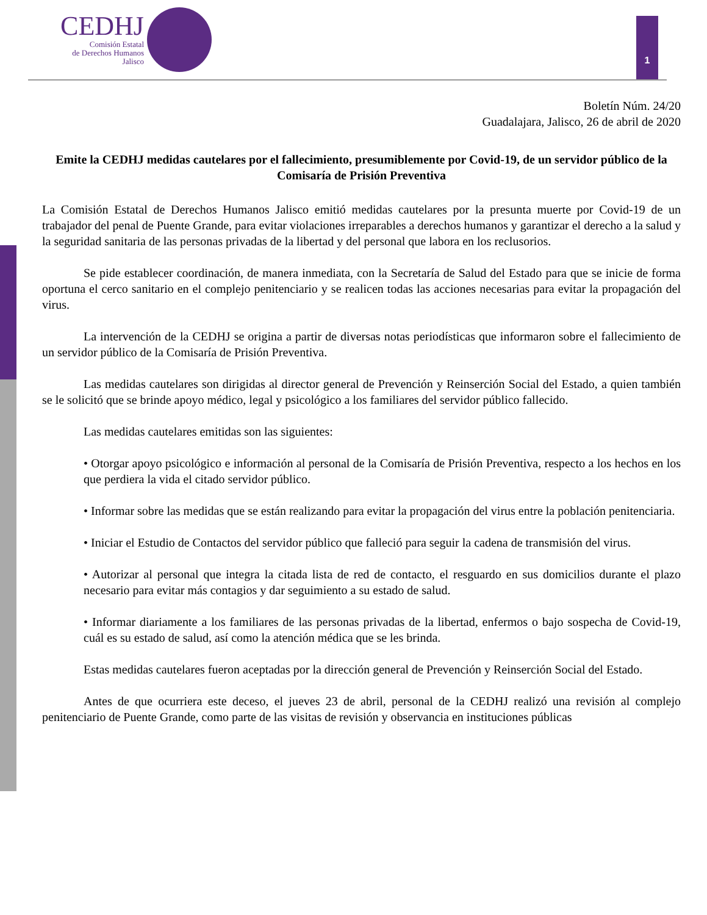CEDHJ
Comisión Estatal
de Derechos Humanos
Jalisco
1
Boletín Núm. 24/20
Guadalajara, Jalisco, 26 de abril de 2020
Emite la CEDHJ medidas cautelares por el fallecimiento, presumiblemente por Covid-19, de un servidor público de la Comisaría de Prisión Preventiva
La Comisión Estatal de Derechos Humanos Jalisco emitió medidas cautelares por la presunta muerte por Covid-19 de un trabajador del penal de Puente Grande, para evitar violaciones irreparables a derechos humanos y garantizar el derecho a la salud y la seguridad sanitaria de las personas privadas de la libertad y del personal que labora en los reclusorios.
Se pide establecer coordinación, de manera inmediata, con la Secretaría de Salud del Estado para que se inicie de forma oportuna el cerco sanitario en el complejo penitenciario y se realicen todas las acciones necesarias para evitar la propagación del virus.
La intervención de la CEDHJ se origina a partir de diversas notas periodísticas que informaron sobre el fallecimiento de un servidor público de la Comisaría de Prisión Preventiva.
Las medidas cautelares son dirigidas al director general de Prevención y Reinserción Social del Estado, a quien también se le solicitó que se brinde apoyo médico, legal y psicológico a los familiares del servidor público fallecido.
Las medidas cautelares emitidas son las siguientes:
• Otorgar apoyo psicológico e información al personal de la Comisaría de Prisión Preventiva, respecto a los hechos en los que perdiera la vida el citado servidor público.
• Informar sobre las medidas que se están realizando para evitar la propagación del virus entre la población penitenciaria.
• Iniciar el Estudio de Contactos del servidor público que falleció para seguir la cadena de transmisión del virus.
• Autorizar al personal que integra la citada lista de red de contacto, el resguardo en sus domicilios durante el plazo necesario para evitar más contagios y dar seguimiento a su estado de salud.
• Informar diariamente a los familiares de las personas privadas de la libertad, enfermos o bajo sospecha de Covid-19, cuál es su estado de salud, así como la atención médica que se les brinda.
Estas medidas cautelares fueron aceptadas por la dirección general de Prevención y Reinserción Social del Estado.
Antes de que ocurriera este deceso, el jueves 23 de abril, personal de la CEDHJ realizó una revisión al complejo penitenciario de Puente Grande, como parte de las visitas de revisión y observancia en instituciones públicas